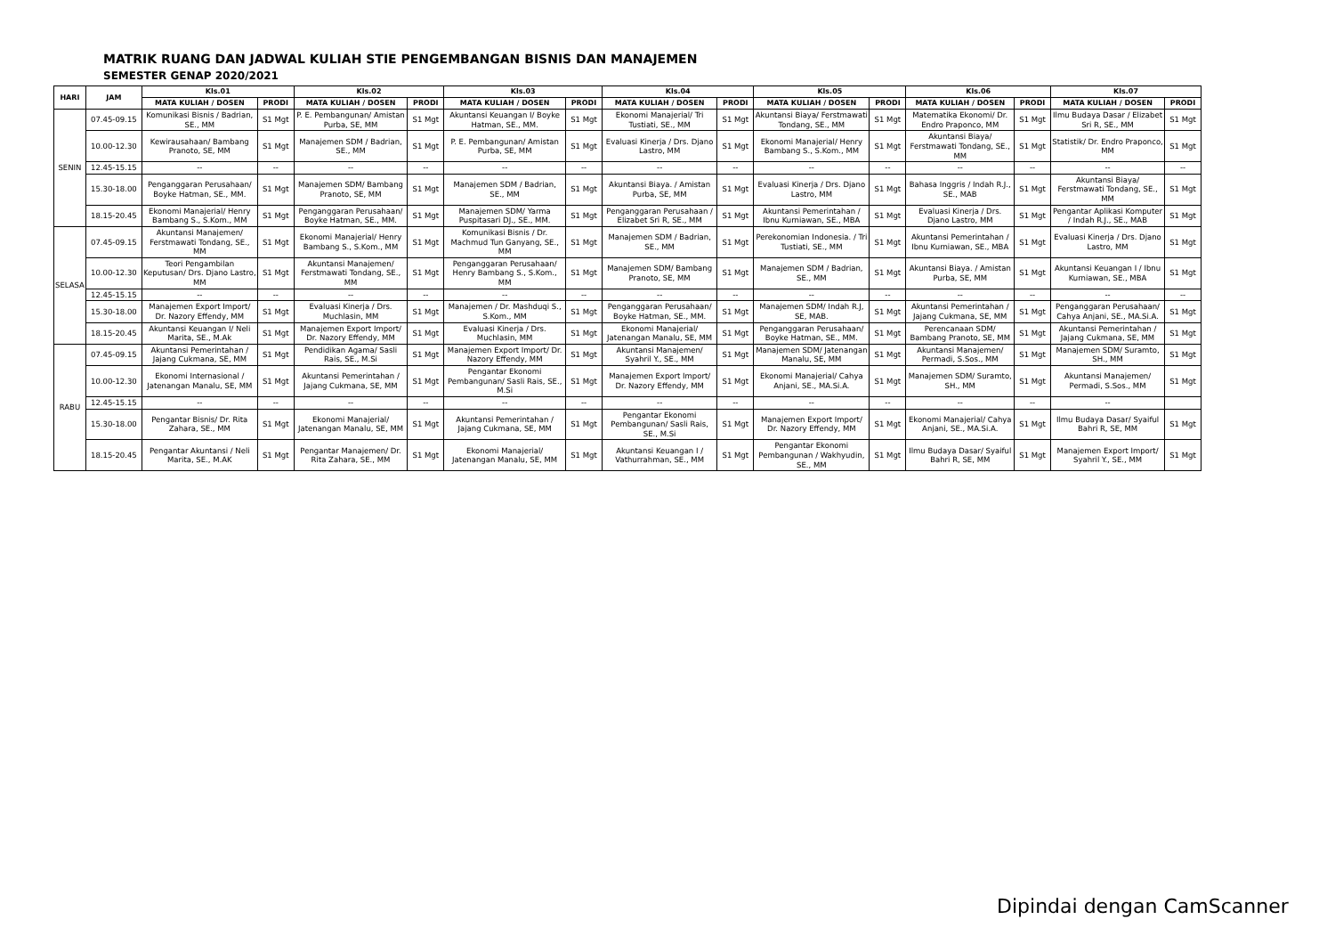MATRIK RUANG DAN JADWAL KULIAH STIE PENGEMBANGAN BISNIS DAN MANAJEMEN
SEMESTER GENAP 2020/2021
| HARI | JAM | Kls.01 | | Kls.02 | | Kls.03 | | Kls.04 | | Kls.05 | | Kls.06 | | Kls.07 | |
| --- | --- | --- | --- | --- | --- | --- | --- | --- | --- | --- | --- | --- | --- | --- | --- |
| | | MATA KULIAH / DOSEN | PRODI | MATA KULIAH / DOSEN | PRODI | MATA KULIAH / DOSEN | PRODI | MATA KULIAH / DOSEN | PRODI | MATA KULIAH / DOSEN | PRODI | MATA KULIAH / DOSEN | PRODI | MATA KULIAH / DOSEN | PRODI |
| SENIN | 07.45-09.15 | Komunikasi Bisnis / Badrian, SE., MM | S1 Mgt | P. E. Pembangunan/ Amistan Purba, SE, MM | S1 Mgt | Akuntansi Keuangan I/ Boyke Hatman, SE., MM. | S1 Mgt | Ekonomi Manajerial/ Tri Tustiati, SE., MM | S1 Mgt | Akuntansi Biaya/ Ferstmawati Tondang, SE., MM | S1 Mgt | Matematika Ekonomi/ Dr. Endro Praponco, MM | S1 Mgt | Ilmu Budaya Dasar / Elizabet Sri R, SE., MM | S1 Mgt |
| | 10.00-12.30 | Kewirausahaan/ Bambang Pranoto, SE, MM | S1 Mgt | Manajemen SDM / Badrian, SE., MM | S1 Mgt | P. E. Pembangunan/ Amistan Purba, SE, MM | S1 Mgt | Evaluasi Kinerja / Drs. Djano Lastro, MM | S1 Mgt | Ekonomi Manajerial/ Henry Bambang S., S.Kom., MM | S1 Mgt | Akuntansi Biaya/ Ferstmawati Tondang, SE., MM | S1 Mgt | Statistik/ Dr. Endro Praponco, MM | S1 Mgt |
| | 12.45-15.15 | -- | -- | -- | -- | -- | -- | -- | -- | -- | -- | -- | -- | -- | -- |
| | 15.30-18.00 | Penganggaran Perusahaan/ Boyke Hatman, SE., MM. | S1 Mgt | Manajemen SDM/ Bambang Pranoto, SE, MM | S1 Mgt | Manajemen SDM / Badrian, SE., MM | S1 Mgt | Akuntansi Biaya. / Amistan Purba, SE, MM | S1 Mgt | Evaluasi Kinerja / Drs. Djano Lastro, MM | S1 Mgt | Bahasa Inggris / Indah R.J., SE., MAB | S1 Mgt | Akuntansi Biaya/ Ferstmawati Tondang, SE., MM | S1 Mgt |
| | 18.15-20.45 | Ekonomi Manajerial/ Henry Bambang S., S.Kom., MM | S1 Mgt | Penganggaran Perusahaan/ Boyke Hatman, SE., MM. | S1 Mgt | Manajemen SDM/ Yarma Puspitasari DJ., SE., MM. | S1 Mgt | Penganggaran Perusahaan / Elizabet Sri R, SE., MM | S1 Mgt | Akuntansi Pemerintahan / Ibnu Kurniawan, SE., MBA | S1 Mgt | Evaluasi Kinerja / Drs. Djano Lastro, MM | S1 Mgt | Pengantar Aplikasi Komputer / Indah R.J., SE., MAB | S1 Mgt |
| SELASA | 07.45-09.15 | Akuntansi Manajemen/ Ferstmawati Tondang, SE., MM | S1 Mgt | Ekonomi Manajerial/ Henry Bambang S., S.Kom., MM | S1 Mgt | Komunikasi Bisnis / Dr. Machmud Tun Ganyang, SE., MM | S1 Mgt | Manajemen SDM / Badrian, SE., MM | S1 Mgt | Perekonomian Indonesia. / Tri Tustiati, SE., MM | S1 Mgt | Akuntansi Pemerintahan / Ibnu Kurniawan, SE., MBA | S1 Mgt | Evaluasi Kinerja / Drs. Djano Lastro, MM | S1 Mgt |
| | 10.00-12.30 | Teori Pengambilan Keputusan/ Drs. Djano Lastro, MM | S1 Mgt | Akuntansi Manajemen/ Ferstmawati Tondang, SE., MM | S1 Mgt | Penganggaran Perusahaan/ Henry Bambang S., S.Kom., MM | S1 Mgt | Manajemen SDM/ Bambang Pranoto, SE, MM | S1 Mgt | Manajemen SDM / Badrian, SE., MM | S1 Mgt | Akuntansi Biaya. / Amistan Purba, SE, MM | S1 Mgt | Akuntansi Keuangan I / Ibnu Kurniawan, SE., MBA | S1 Mgt |
| | 12.45-15.15 | -- | -- | -- | -- | -- | -- | -- | -- | -- | -- | -- | -- | -- | -- |
| | 15.30-18.00 | Manajemen Export Import/ Dr. Nazory Effendy, MM | S1 Mgt | Evaluasi Kinerja / Drs. Muchlasin, MM | S1 Mgt | Manajemen / Dr. Mashduqi S., S.Kom., MM | S1 Mgt | Penganggaran Perusahaan/ Boyke Hatman, SE., MM. | S1 Mgt | Manajemen SDM/ Indah R.J, SE, MAB. | S1 Mgt | Akuntansi Pemerintahan / Jajang Cukmana, SE, MM | S1 Mgt | Penganggaran Perusahaan/ Cahya Anjani, SE., MA.Si.A. | S1 Mgt |
| | 18.15-20.45 | Akuntansi Keuangan I/ Neli Marita, SE., M.Ak | S1 Mgt | Manajemen Export Import/ Dr. Nazory Effendy, MM | S1 Mgt | Evaluasi Kinerja / Drs. Muchlasin, MM | S1 Mgt | Ekonomi Manajerial/ Jatenangan Manalu, SE, MM | S1 Mgt | Penganggaran Perusahaan/ Boyke Hatman, SE., MM. | S1 Mgt | Perencanaan SDM/ Bambang Pranoto, SE, MM | S1 Mgt | Akuntansi Pemerintahan / Jajang Cukmana, SE, MM | S1 Mgt |
| RABU | 07.45-09.15 | Akuntansi Pemerintahan / Jajang Cukmana, SE, MM | S1 Mgt | Pendidikan Agama/ Sasli Rais, SE., M.Si | S1 Mgt | Manajemen Export Import/ Dr. Nazory Effendy, MM | S1 Mgt | Akuntansi Manajemen/ Syahril Y., SE., MM | S1 Mgt | Manajemen SDM/ Jatenangan Manalu, SE, MM | S1 Mgt | Akuntansi Manajemen/ Permadi, S.Sos., MM | S1 Mgt | Manajemen SDM/ Suramto, SH., MM | S1 Mgt |
| | 10.00-12.30 | Ekonomi Internasional / Jatenangan Manalu, SE, MM | S1 Mgt | Akuntansi Pemerintahan / Jajang Cukmana, SE, MM | S1 Mgt | Pengantar Ekonomi Pembangunan/ Sasli Rais, SE., M.Si | S1 Mgt | Manajemen Export Import/ Dr. Nazory Effendy, MM | S1 Mgt | Ekonomi Manajerial/ Cahya Anjani, SE., MA.Si.A. | S1 Mgt | Manajemen SDM/ Suramto, SH., MM | S1 Mgt | Akuntansi Manajemen/ Permadi, S.Sos., MM | S1 Mgt |
| | 12.45-15.15 | -- | -- | -- | -- | -- | -- | -- | -- | -- | -- | -- | -- | -- | |
| | 15.30-18.00 | Pengantar Bisnis/ Dr. Rita Zahara, SE., MM | S1 Mgt | Ekonomi Manajerial/ Jatenangan Manalu, SE, MM | S1 Mgt | Akuntansi Pemerintahan / Jajang Cukmana, SE, MM | S1 Mgt | Pengantar Ekonomi Pembangunan/ Sasli Rais, SE., M.Si | S1 Mgt | Manajemen Export Import/ Dr. Nazory Effendy, MM | S1 Mgt | Ekonomi Manajerial/ Cahya Anjani, SE., MA.Si.A. | S1 Mgt | Ilmu Budaya Dasar/ Syaiful Bahri R, SE, MM | S1 Mgt |
| | 18.15-20.45 | Pengantar Akuntansi / Neli Marita, SE., M.AK | S1 Mgt | Pengantar Manajemen/ Dr. Rita Zahara, SE., MM | S1 Mgt | Ekonomi Manajerial/ Jatenangan Manalu, SE, MM | S1 Mgt | Akuntansi Keuangan I / Vathurrahman, SE., MM | S1 Mgt | Pengantar Ekonomi Pembangunan / Wakhyudin, SE., MM | S1 Mgt | Ilmu Budaya Dasar/ Syaiful Bahri R, SE, MM | S1 Mgt | Manajemen Export Import/ Syahril Y., SE., MM | S1 Mgt |
Dipindai dengan CamScanner